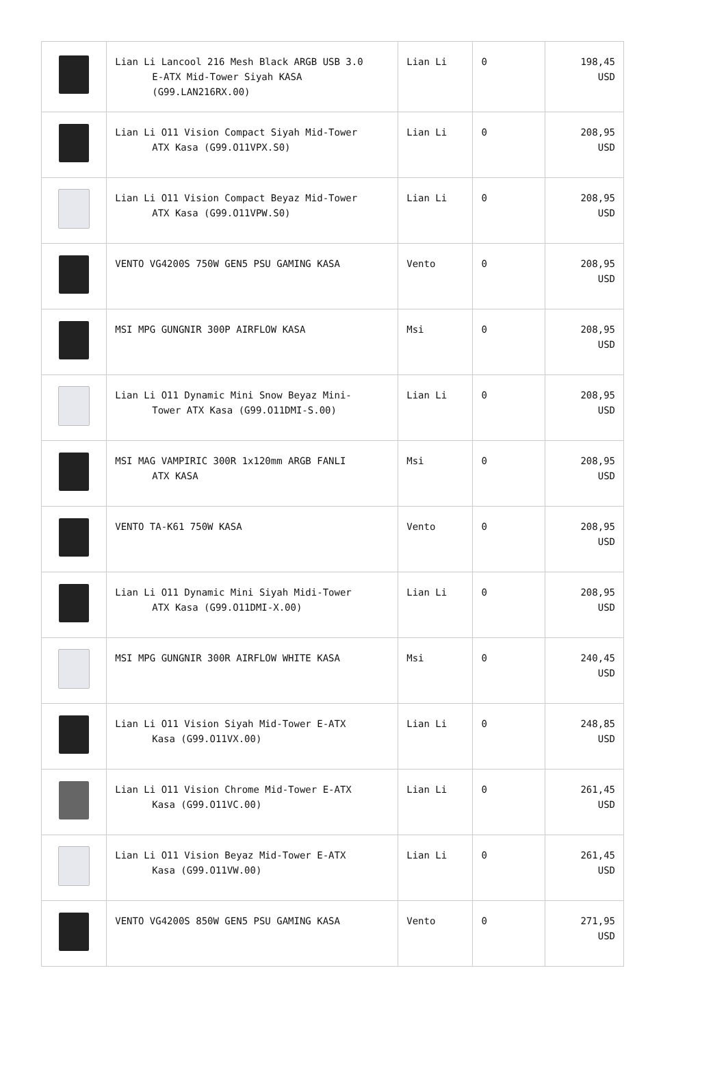| | Lian Li Lancool 216 Mesh Black ARGB USB 3.0 E-ATX Mid-Tower Siyah KASA (G99.LAN216RX.00) | Lian Li | 0 | 198,45 USD |
| | Lian Li O11 Vision Compact Siyah Mid-Tower ATX Kasa (G99.O11VPX.S0) | Lian Li | 0 | 208,95 USD |
| | Lian Li O11 Vision Compact Beyaz Mid-Tower ATX Kasa (G99.O11VPW.S0) | Lian Li | 0 | 208,95 USD |
| | VENTO VG4200S 750W GEN5 PSU GAMING KASA | Vento | 0 | 208,95 USD |
| | MSI MPG GUNGNIR 300P AIRFLOW KASA | Msi | 0 | 208,95 USD |
| | Lian Li O11 Dynamic Mini Snow Beyaz Mini- Tower ATX Kasa (G99.O11DMI-S.00) | Lian Li | 0 | 208,95 USD |
| | MSI MAG VAMPIRIC 300R 1x120mm ARGB FANLI ATX KASA | Msi | 0 | 208,95 USD |
| | VENTO TA-K61 750W KASA | Vento | 0 | 208,95 USD |
| | Lian Li O11 Dynamic Mini Siyah Midi-Tower ATX Kasa (G99.O11DMI-X.00) | Lian Li | 0 | 208,95 USD |
| | MSI MPG GUNGNIR 300R AIRFLOW WHITE KASA | Msi | 0 | 240,45 USD |
| | Lian Li O11 Vision Siyah Mid-Tower E-ATX Kasa (G99.O11VX.00) | Lian Li | 0 | 248,85 USD |
| | Lian Li O11 Vision Chrome Mid-Tower E-ATX Kasa (G99.O11VC.00) | Lian Li | 0 | 261,45 USD |
| | Lian Li O11 Vision Beyaz Mid-Tower E-ATX Kasa (G99.O11VW.00) | Lian Li | 0 | 261,45 USD |
| | VENTO VG4200S 850W GEN5 PSU GAMING KASA | Vento | 0 | 271,95 USD |